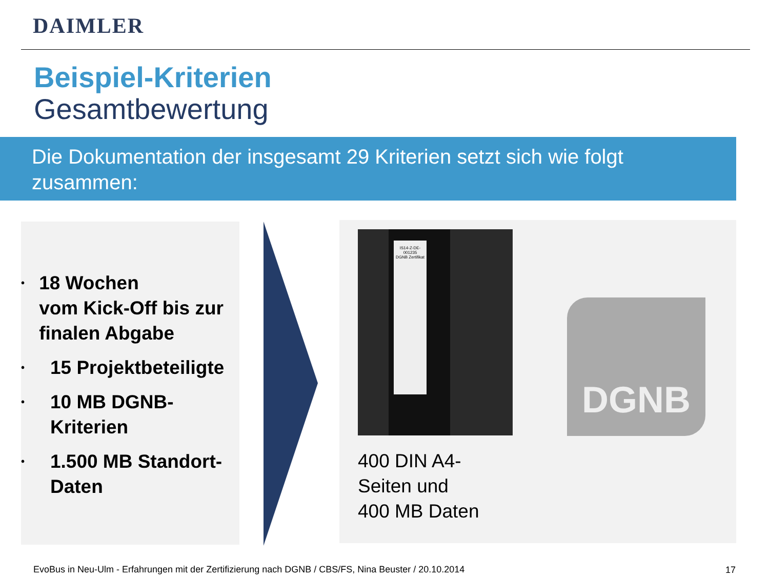DAIMLER
Beispiel-Kriterien
Gesamtbewertung
Die Dokumentation der insgesamt 29 Kriterien setzt sich wie folgt zusammen:
• 18 Wochen
vom Kick-Off bis zur finalen Abgabe
• 15 Projektbeteiligte
• 10 MB DGNB-
Kriterien
• 1.500 MB Standort-
Daten
IS14-Z-DE-001235
DGNB Zertifikat
DGNB
400 DIN A4-
Seiten und
400 MB Daten
EvoBus in Neu-Ulm - Erfahrungen mit der Zertifizierung nach DGNB / CBS/FS, Nina Beuster / 20.10.2014
17